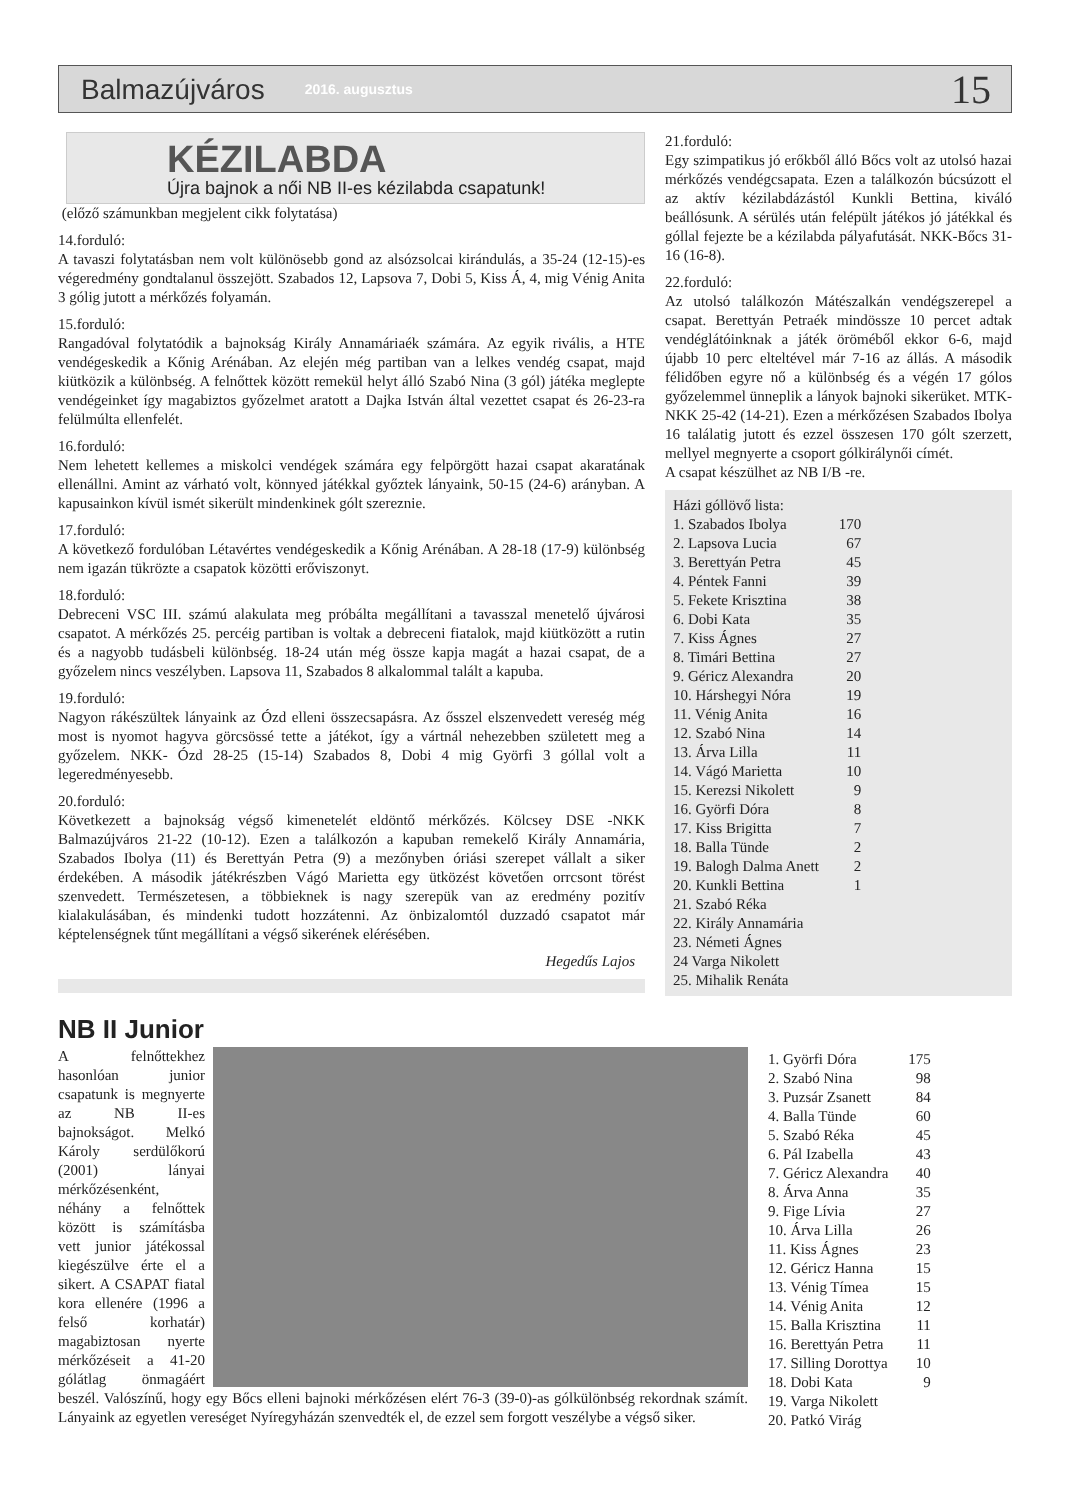Balmazújváros 2016. augusztus 15
KÉZILABDA
Újra bajnok a női NB II-es kézilabda csapatunk!
(előző számunkban megjelent cikk folytatása)
14.forduló:
A tavaszi folytatásban nem volt különösebb gond az alsózsolcai kirándulás, a 35-24 (12-15)-es végeredmény gondtalanul összejött. Szabados 12, Lapsova 7, Dobi 5, Kiss Á, 4, mig Vénig Anita 3 gólig jutott a mérkőzés folyamán.
15.forduló:
Rangadóval folytatódik a bajnokság Király Annamáriaék számára. Az egyik rivális, a HTE vendégeskedik a Kőnig Arénában. Az elején még partiban van a lelkes vendég csapat, majd kiütközik a különbség. A felnőttek között remekül helyt álló Szabó Nina (3 gól) játéka meglepte vendégeinket így magabiztos győzelmet aratott a Dajka István által vezettet csapat és 26-23-ra felülmúlta ellenfelét.
16.forduló:
Nem lehetett kellemes a miskolci vendégek számára egy felpörgött hazai csapat akaratának ellenállni. Amint az várható volt, könnyed játékkal győztek lányaink, 50-15 (24-6) arányban. A kapusainkon kívül ismét sikerült mindenkinek gólt szereznie.
17.forduló:
A következő fordulóban Létavértes vendégeskedik a Kőnig Arénában. A 28-18 (17-9) különbség nem igazán tükrözte a csapatok közötti erőviszonyt.
18.forduló:
Debreceni VSC III. számú alakulata meg próbálta megállítani a tavasszal menetelő újvárosi csapatot. A mérkőzés 25. percéig partiban is voltak a debreceni fiatalok, majd kiütközött a rutin és a nagyobb tudásbeli különbség. 18-24 után még össze kapja magát a hazai csapat, de a győzelem nincs veszélyben. Lapsova 11, Szabados 8 alkalommal talált a kapuba.
19.forduló:
Nagyon rákészültek lányaink az Ózd elleni összecsapásra. Az ősszel elszenvedett vereség még most is nyomot hagyva görcsössé tette a játékot, így a vártnál nehezebben született meg a győzelem. NKK- Ózd 28-25 (15-14) Szabados 8, Dobi 4 mig Györfi 3 góllal volt a legeredményesebb.
20.forduló:
Következett a bajnokság végső kimenetelét eldöntő mérkőzés. Kölcsey DSE -NKK Balmazújváros 21-22 (10-12). Ezen a találkozón a kapuban remekelő Király Annamária, Szabados Ibolya (11) és Berettyán Petra (9) a mezőnyben óriási szerepet vállalt a siker érdekében. A második játékrészben Vágó Marietta egy ütközést követően orrcsont törést szenvedett. Természetesen, a többieknek is nagy szerepük van az eredmény pozitív kialakulásában, és mindenki tudott hozzátenni. Az önbizalomtól duzzadó csapatot már képtelenségnek tűnt megállítani a végső sikerének elérésében.
Hegedűs Lajos
21.forduló:
Egy szimpatikus jó erőkből álló Bőcs volt az utolsó hazai mérkőzés vendégcsapata. Ezen a találkozón búcsúzott el az aktív kézilabdázástól Kunkli Bettina, kiváló beállósunk. A sérülés után felépült játékos jó játékkal és góllal fejezte be a kézilabda pályafutását. NKK-Bőcs 31-16 (16-8).
22.forduló:
Az utolsó találkozón Mátészalkán vendégszerepel a csapat. Berettyán Petraék mindössze 10 percet adtak vendéglátóinknak a játék öröméből ekkor 6-6, majd újabb 10 perc elteltével már 7-16 az állás. A második félidőben egyre nő a különbség és a végén 17 gólos győzelemmel ünneplik a lányok bajnoki sikerüket. MTK- NKK 25-42 (14-21). Ezen a mérkőzésen Szabados Ibolya 16 találatig jutott és ezzel összesen 170 gólt szerzett, mellyel megnyerte a csoport gólkirálynői címét.
A csapat készülhet az NB I/B -re.
Házi góllövő lista:
| 1. Szabados Ibolya | 170 |
| 2. Lapsova Lucia | 67 |
| 3. Berettyán Petra | 45 |
| 4. Péntek Fanni | 39 |
| 5. Fekete Krisztina | 38 |
| 6. Dobi Kata | 35 |
| 7. Kiss Ágnes | 27 |
| 8. Timári Bettina | 27 |
| 9. Géricz Alexandra | 20 |
| 10. Hárshegyi Nóra | 19 |
| 11. Vénig Anita | 16 |
| 12. Szabó Nina | 14 |
| 13. Árva Lilla | 11 |
| 14. Vágó Marietta | 10 |
| 15. Kerezsi Nikolett | 9 |
| 16. Györfi Dóra | 8 |
| 17. Kiss Brigitta | 7 |
| 18. Balla Tünde | 2 |
| 19. Balogh Dalma Anett | 2 |
| 20. Kunkli Bettina | 1 |
| 21. Szabó Réka | |
| 22. Király Annamária | |
| 23. Németi Ágnes | |
| 24 Varga Nikolett | |
| 25. Mihalik Renáta | |
NB II Junior
A felnőttekhez hasonlóan junior csapatunk is megnyerte az NB II-es bajnokságot. Melkó Károly serdülőkorú (2001) lányai mérkőzésenként, néhány a felnőttek között is számításba vett junior játékossal kiegészülve érte el a sikert. A CSAPAT fiatal kora ellenére (1996 a felső korhatár) magabiztosan nyerte mérkőzéseit a 41-20 gólátlag önmagáért beszél. Valószínű, hogy egy Bőcs elleni bajnoki mérkőzésen elért 76-3 (39-0)-as gólkülönbség rekordnak számít. Lányaink az egyetlen vereséget Nyíregyházán szenvedték el, de ezzel sem forgott veszélybe a végső siker.
| 1. Györfi Dóra | 175 |
| 2. Szabó Nina | 98 |
| 3. Puzsár Zsanett | 84 |
| 4. Balla Tünde | 60 |
| 5. Szabó Réka | 45 |
| 6. Pál Izabella | 43 |
| 7. Géricz Alexandra | 40 |
| 8. Árva Anna | 35 |
| 9. Fige Lívia | 27 |
| 10. Árva Lilla | 26 |
| 11. Kiss Ágnes | 23 |
| 12. Géricz Hanna | 15 |
| 13. Vénig Tímea | 15 |
| 14. Vénig Anita | 12 |
| 15. Balla Krisztina | 11 |
| 16. Berettyán Petra | 11 |
| 17. Silling Dorottya | 10 |
| 18. Dobi Kata | 9 |
| 19. Varga Nikolett | |
| 20. Patkó Virág | |